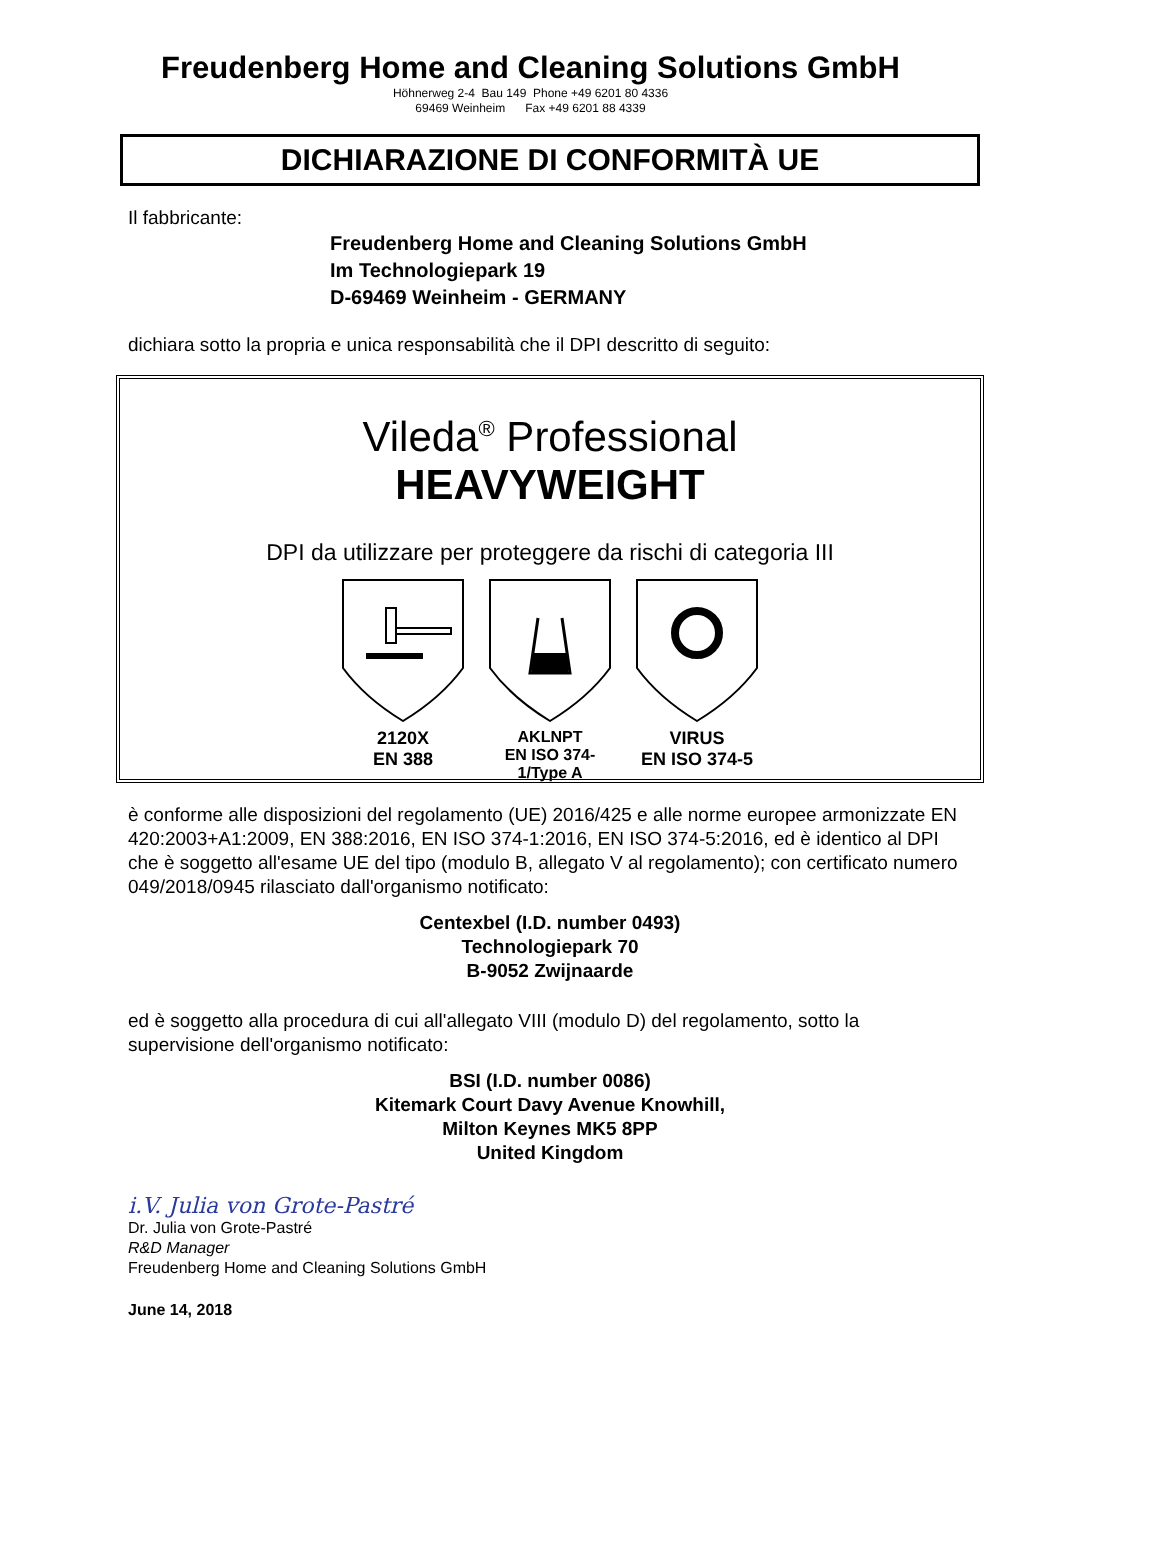Freudenberg Home and Cleaning Solutions GmbH
Höhnerweg 2-4 Bau 149 Phone +49 6201 80 4336
69469 Weinheim Fax +49 6201 88 4339
DICHIARAZIONE DI CONFORMITÀ UE
Il fabbricante:
Freudenberg Home and Cleaning Solutions GmbH
Im Technologiepark 19
D-69469 Weinheim - GERMANY
dichiara sotto la propria e unica responsabilità che il DPI descritto di seguito:
Vileda<sup>®</sup> Professional
HEAVYWEIGHT
DPI da utilizzare per proteggere da rischi di categoria III
2120X
EN 388
AKLNPT
EN ISO 374-1/Type A
VIRUS
EN ISO 374-5
è conforme alle disposizioni del regolamento (UE) 2016/425 e alle norme europee armonizzate EN 420:2003+A1:2009, EN 388:2016, EN ISO 374-1:2016, EN ISO 374-5:2016, ed è identico al DPI che è soggetto all'esame UE del tipo (modulo B, allegato V al regolamento); con certificato numero 049/2018/0945 rilasciato dall'organismo notificato:
Centexbel (I.D. number 0493)
Technologiepark 70
B-9052 Zwijnaarde
ed è soggetto alla procedura di cui all'allegato VIII (modulo D) del regolamento, sotto la supervisione dell'organismo notificato:
BSI (I.D. number 0086)
Kitemark Court Davy Avenue Knowhill,
Milton Keynes MK5 8PP
United Kingdom
i.V. Julia von Grote-Pastré
Dr. Julia von Grote-Pastré
R&D Manager
Freudenberg Home and Cleaning Solutions GmbH
June 14, 2018